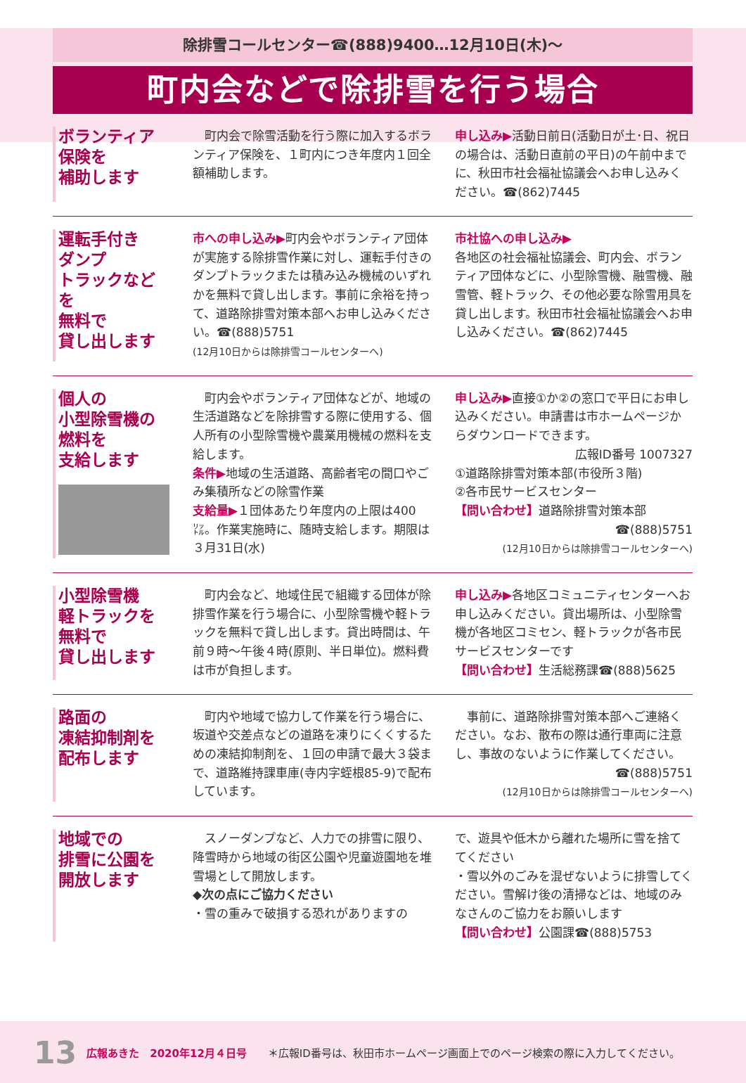除排雪コールセンター☎(888)9400…12月10日(木)〜
町内会などで除排雪を行う場合
ボランティア
保険を
補助します
　町内会で除雪活動を行う際に加入するボランティア保険を、１町内につき年度内１回全額補助します。
申し込み▶活動日前日(活動日が土･日、祝日の場合は、活動日直前の平日)の午前中までに、秋田市社会福祉協議会へお申し込みください。☎(862)7445
運転手付き
ダンプ
トラックなどを
無料で
貸し出します
市への申し込み▶町内会やボランティア団体が実施する除排雪作業に対し、運転手付きのダンプトラックまたは積み込み機械のいずれかを無料で貸し出します。事前に余裕を持って、道路除排雪対策本部へお申し込みください。☎(888)5751
(12月10日からは除排雪コールセンターへ)
市社協への申し込み▶
各地区の社会福祉協議会、町内会、ボランティア団体などに、小型除雪機、融雪機、融雪管、軽トラック、その他必要な除雪用具を貸し出します。秋田市社会福祉協議会へお申し込みください。☎(862)7445
個人の
小型除雪機の
燃料を
支給します
　町内会やボランティア団体などが、地域の生活道路などを除排雪する際に使用する、個人所有の小型除雪機や農業用機械の燃料を支給します。
条件▶地域の生活道路、高齢者宅の間口やごみ集積所などの除雪作業
支給量▶１団体あたり年度内の上限は400㍑。作業実施時に、随時支給します。期限は３月31日(水)
申し込み▶直接①か②の窓口で平日にお申し込みください。申請書は市ホームページからダウンロードできます。
広報ID番号 1007327
①道路除排雪対策本部(市役所３階)
②各市民サービスセンター
【問い合わせ】道路除排雪対策本部
☎(888)5751
(12月10日からは除排雪コールセンターへ)
小型除雪機
軽トラックを
無料で
貸し出します
　町内会など、地域住民で組織する団体が除排雪作業を行う場合に、小型除雪機や軽トラックを無料で貸し出します。貸出時間は、午前９時〜午後４時(原則、半日単位)。燃料費は市が負担します。
申し込み▶各地区コミュニティセンターへお申し込みください。貸出場所は、小型除雪機が各地区コミセン、軽トラックが各市民サービスセンターです
【問い合わせ】生活総務課☎(888)5625
路面の
凍結抑制剤を
配布します
　町内や地域で協力して作業を行う場合に、坂道や交差点などの道路を凍りにくくするための凍結抑制剤を、１回の申請で最大３袋まで、道路維持課車庫(寺内字蛭根85-9)で配布しています。
　事前に、道路除排雪対策本部へご連絡ください。なお、散布の際は通行車両に注意し、事故のないように作業してください。
☎(888)5751
(12月10日からは除排雪コールセンターへ)
地域での
排雪に公園を
開放します
　スノーダンプなど、人力での排雪に限り、降雪時から地域の街区公園や児童遊園地を堆雪場として開放します。
◆次の点にご協力ください
・雪の重みで破損する恐れがありますの
で、遊具や低木から離れた場所に雪を捨ててください
・雪以外のごみを混ぜないように排雪してください。雪解け後の清掃などは、地域のみなさんのご協力をお願いします
【問い合わせ】公園課☎(888)5753
13 広報あきた　2020年12月４日号 ＊広報ID番号は、秋田市ホームページ画面上でのページ検索の際に入力してください。